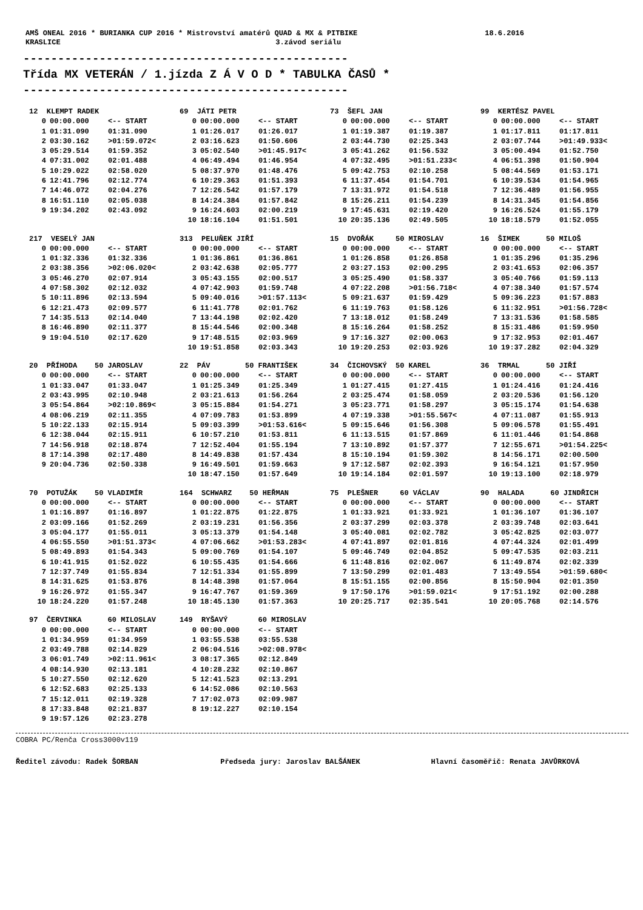AMŠ ONEAL 2016 * BURIANKA CUP 2016 * Mistrovství amatérů QUAD & MX & PITBIKE 18.6.2016
KRASLICE 3.závod seriálu
-----------------------------------------------
Třída MX VETERÁN / 1.jízda Z Á V O D * TABULKA ČASŮ *
-----------------------------------------------
| 12 KLEMPT RADEK | | | 69 JÁTI PETR | | | 73 ŠEFL JAN | | | 99 KERTÉSZ PAVEL | | |
| --- | --- | --- | --- | --- | --- | --- | --- | --- | --- | --- | --- |
| 0 | 00:00.000 | <-- START | 0 | 00:00.000 | <-- START | 0 | 00:00.000 | <-- START | 0 | 00:00.000 | <-- START |
| 1 | 01:31.090 | 01:31.090 | 1 | 01:26.017 | 01:26.017 | 1 | 01:19.387 | 01:19.387 | 1 | 01:17.811 | 01:17.811 |
| 2 | 03:30.162 | >01:59.072< | 2 | 03:16.623 | 01:50.606 | 2 | 03:44.730 | 02:25.343 | 2 | 03:07.744 | >01:49.933< |
| 3 | 05:29.514 | 01:59.352 | 3 | 05:02.540 | >01:45.917< | 3 | 05:41.262 | 01:56.532 | 3 | 05:00.494 | 01:52.750 |
| 4 | 07:31.002 | 02:01.488 | 4 | 06:49.494 | 01:46.954 | 4 | 07:32.495 | >01:51.233< | 4 | 06:51.398 | 01:50.904 |
| 5 | 10:29.022 | 02:58.020 | 5 | 08:37.970 | 01:48.476 | 5 | 09:42.753 | 02:10.258 | 5 | 08:44.569 | 01:53.171 |
| 6 | 12:41.796 | 02:12.774 | 6 | 10:29.363 | 01:51.393 | 6 | 11:37.454 | 01:54.701 | 6 | 10:39.534 | 01:54.965 |
| 7 | 14:46.072 | 02:04.276 | 7 | 12:26.542 | 01:57.179 | 7 | 13:31.972 | 01:54.518 | 7 | 12:36.489 | 01:56.955 |
| 8 | 16:51.110 | 02:05.038 | 8 | 14:24.384 | 01:57.842 | 8 | 15:26.211 | 01:54.239 | 8 | 14:31.345 | 01:54.856 |
| 9 | 19:34.202 | 02:43.092 | 9 | 16:24.603 | 02:00.219 | 9 | 17:45.631 | 02:19.420 | 9 | 16:26.524 | 01:55.179 |
| | | | 10 | 18:16.104 | 01:51.501 | 10 | 20:35.136 | 02:49.505 | 10 | 18:18.579 | 01:52.055 |
| 217 VESELÝ JAN | | | 313 PELUŇEK JIŘÍ | | | 15 DVOŘÁK 50 MIROSLAV | | | 16 ŠIMEK 50 MILOŠ | | |
| --- | --- | --- | --- | --- | --- | --- | --- | --- | --- | --- | --- |
| 0 | 00:00.000 | <-- START | 0 | 00:00.000 | <-- START | 0 | 00:00.000 | <-- START | 0 | 00:00.000 | <-- START |
| 1 | 01:32.336 | 01:32.336 | 1 | 01:36.861 | 01:36.861 | 1 | 01:26.858 | 01:26.858 | 1 | 01:35.296 | 01:35.296 |
| 2 | 03:38.356 | >02:06.020< | 2 | 03:42.638 | 02:05.777 | 2 | 03:27.153 | 02:00.295 | 2 | 03:41.653 | 02:06.357 |
| 3 | 05:46.270 | 02:07.914 | 3 | 05:43.155 | 02:00.517 | 3 | 05:25.490 | 01:58.337 | 3 | 05:40.766 | 01:59.113 |
| 4 | 07:58.302 | 02:12.032 | 4 | 07:42.903 | 01:59.748 | 4 | 07:22.208 | >01:56.718< | 4 | 07:38.340 | 01:57.574 |
| 5 | 10:11.896 | 02:13.594 | 5 | 09:40.016 | >01:57.113< | 5 | 09:21.637 | 01:59.429 | 5 | 09:36.223 | 01:57.883 |
| 6 | 12:21.473 | 02:09.577 | 6 | 11:41.778 | 02:01.762 | 6 | 11:19.763 | 01:58.126 | 6 | 11:32.951 | >01:56.728< |
| 7 | 14:35.513 | 02:14.040 | 7 | 13:44.198 | 02:02.420 | 7 | 13:18.012 | 01:58.249 | 7 | 13:31.536 | 01:58.585 |
| 8 | 16:46.890 | 02:11.377 | 8 | 15:44.546 | 02:00.348 | 8 | 15:16.264 | 01:58.252 | 8 | 15:31.486 | 01:59.950 |
| 9 | 19:04.510 | 02:17.620 | 9 | 17:48.515 | 02:03.969 | 9 | 17:16.327 | 02:00.063 | 9 | 17:32.953 | 02:01.467 |
| | | | 10 | 19:51.858 | 02:03.343 | 10 | 19:20.253 | 02:03.926 | 10 | 19:37.282 | 02:04.329 |
| 20 PŘÍHODA 50 JAROSLAV | | | 22 PÁV 50 FRANTIŠEK | | | 34 ČICHOVSKÝ 50 KAREL | | | 36 TRMAL 50 JIŘÍ | | |
| --- | --- | --- | --- | --- | --- | --- | --- | --- | --- | --- | --- |
| 0 | 00:00.000 | <-- START | 0 | 00:00.000 | <-- START | 0 | 00:00.000 | <-- START | 0 | 00:00.000 | <-- START |
| 1 | 01:33.047 | 01:33.047 | 1 | 01:25.349 | 01:25.349 | 1 | 01:27.415 | 01:27.415 | 1 | 01:24.416 | 01:24.416 |
| 2 | 03:43.995 | 02:10.948 | 2 | 03:21.613 | 01:56.264 | 2 | 03:25.474 | 01:58.059 | 2 | 03:20.536 | 01:56.120 |
| 3 | 05:54.864 | >02:10.869< | 3 | 05:15.884 | 01:54.271 | 3 | 05:23.771 | 01:58.297 | 3 | 05:15.174 | 01:54.638 |
| 4 | 08:06.219 | 02:11.355 | 4 | 07:09.783 | 01:53.899 | 4 | 07:19.338 | >01:55.567< | 4 | 07:11.087 | 01:55.913 |
| 5 | 10:22.133 | 02:15.914 | 5 | 09:03.399 | >01:53.616< | 5 | 09:15.646 | 01:56.308 | 5 | 09:06.578 | 01:55.491 |
| 6 | 12:38.044 | 02:15.911 | 6 | 10:57.210 | 01:53.811 | 6 | 11:13.515 | 01:57.869 | 6 | 11:01.446 | 01:54.868 |
| 7 | 14:56.918 | 02:18.874 | 7 | 12:52.404 | 01:55.194 | 7 | 13:10.892 | 01:57.377 | 7 | 12:55.671 | >01:54.225< |
| 8 | 17:14.398 | 02:17.480 | 8 | 14:49.838 | 01:57.434 | 8 | 15:10.194 | 01:59.302 | 8 | 14:56.171 | 02:00.500 |
| 9 | 20:04.736 | 02:50.338 | 9 | 16:49.501 | 01:59.663 | 9 | 17:12.587 | 02:02.393 | 9 | 16:54.121 | 01:57.950 |
| | | | 10 | 18:47.150 | 01:57.649 | 10 | 19:14.184 | 02:01.597 | 10 | 19:13.100 | 02:18.979 |
| 70 POTUŽÁK 50 VLADIMÍR | | | 164 SCHWARZ 50 HEŘMAN | | | 75 PLEŠNER 60 VÁCLAV | | | 90 HALADA 60 JINDŘICH | | |
| --- | --- | --- | --- | --- | --- | --- | --- | --- | --- | --- | --- |
| 0 | 00:00.000 | <-- START | 0 | 00:00.000 | <-- START | 0 | 00:00.000 | <-- START | 0 | 00:00.000 | <-- START |
| 1 | 01:16.897 | 01:16.897 | 1 | 01:22.875 | 01:22.875 | 1 | 01:33.921 | 01:33.921 | 1 | 01:36.107 | 01:36.107 |
| 2 | 03:09.166 | 01:52.269 | 2 | 03:19.231 | 01:56.356 | 2 | 03:37.299 | 02:03.378 | 2 | 03:39.748 | 02:03.641 |
| 3 | 05:04.177 | 01:55.011 | 3 | 05:13.379 | 01:54.148 | 3 | 05:40.081 | 02:02.782 | 3 | 05:42.825 | 02:03.077 |
| 4 | 06:55.550 | >01:51.373< | 4 | 07:06.662 | >01:53.283< | 4 | 07:41.897 | 02:01.816 | 4 | 07:44.324 | 02:01.499 |
| 5 | 08:49.893 | 01:54.343 | 5 | 09:00.769 | 01:54.107 | 5 | 09:46.749 | 02:04.852 | 5 | 09:47.535 | 02:03.211 |
| 6 | 10:41.915 | 01:52.022 | 6 | 10:55.435 | 01:54.666 | 6 | 11:48.816 | 02:02.067 | 6 | 11:49.874 | 02:02.339 |
| 7 | 12:37.749 | 01:55.834 | 7 | 12:51.334 | 01:55.899 | 7 | 13:50.299 | 02:01.483 | 7 | 13:49.554 | >01:59.680< |
| 8 | 14:31.625 | 01:53.876 | 8 | 14:48.398 | 01:57.064 | 8 | 15:51.155 | 02:00.856 | 8 | 15:50.904 | 02:01.350 |
| 9 | 16:26.972 | 01:55.347 | 9 | 16:47.767 | 01:59.369 | 9 | 17:50.176 | >01:59.021< | 9 | 17:51.192 | 02:00.288 |
| 10 | 18:24.220 | 01:57.248 | 10 | 18:45.130 | 01:57.363 | 10 | 20:25.717 | 02:35.541 | 10 | 20:05.768 | 02:14.576 |
| 97 ČERVINKA 60 MILOSLAV | | | 149 RYŠAVÝ 60 MIROSLAV | | |
| --- | --- | --- | --- | --- | --- |
| 0 | 00:00.000 | <-- START | 0 | 00:00.000 | <-- START |
| 1 | 01:34.959 | 01:34.959 | 1 | 03:55.538 | 03:55.538 |
| 2 | 03:49.788 | 02:14.829 | 2 | 06:04.516 | >02:08.978< |
| 3 | 06:01.749 | >02:11.961< | 3 | 08:17.365 | 02:12.849 |
| 4 | 08:14.930 | 02:13.181 | 4 | 10:28.232 | 02:10.867 |
| 5 | 10:27.550 | 02:12.620 | 5 | 12:41.523 | 02:13.291 |
| 6 | 12:52.683 | 02:25.133 | 6 | 14:52.086 | 02:10.563 |
| 7 | 15:12.011 | 02:19.328 | 7 | 17:02.073 | 02:09.987 |
| 8 | 17:33.848 | 02:21.837 | 8 | 19:12.227 | 02:10.154 |
| 9 | 19:57.126 | 02:23.278 | | | |
COBRA PC/Renča Cross3000v119
Ředitel závodu: Radek ŠORBAN Předseda jury: Jaroslav BALŠÁNEK Hlavní časoměřič: Renata JAVŮRKOVÁ